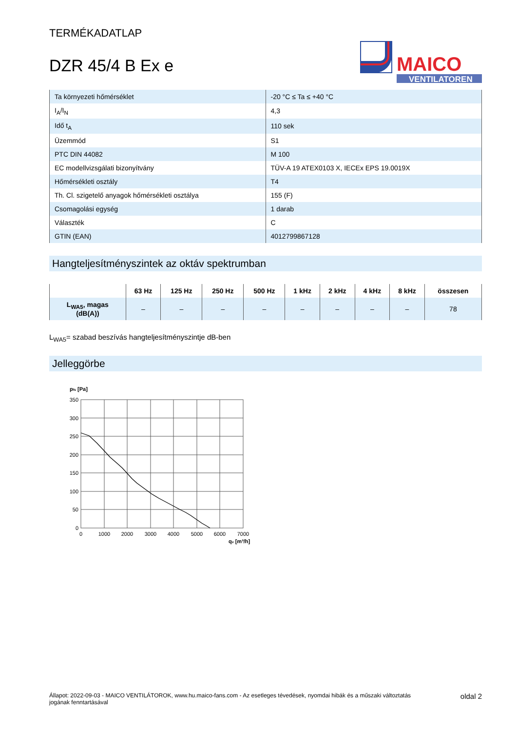TERMÉKADATLAP
DZR 45/4 B Ex e
MAICO
VENTILATOREN
| Ta környezeti hőmérséklet | -20 °C ≤ Ta ≤ +40 °C |
| I<sub>A</sub>/I<sub>N</sub> | 4,3 |
| Idő t<sub>A</sub> | 110 sek |
| Üzemmód | S1 |
| PTC DIN 44082 | M 100 |
| EC modellvizsgálati bizonyítvány | TÜV-A 19 ATEX0103 X, IECEx EPS 19.0019X |
| Hőmérsékleti osztály | T4 |
| Th. Cl. szigetelő anyagok hőmérsékleti osztálya | 155 (F) |
| Csomagolási egység | 1 darab |
| Választék | C |
| GTIN (EAN) | 4012799867128 |
Hangteljesítményszintek az oktáv spektrumban
| | 63 Hz | 125 Hz | 250 Hz | 500 Hz | 1 kHz | 2 kHz | 4 kHz | 8 kHz | összesen |
| --- | --- | --- | --- | --- | --- | --- | --- | --- | --- |
| L<sub>WA5</sub>, magas (dB(A)) | – | – | – | – | – | – | – | – | 78 |
L<sub>WA5</sub>= szabad beszívás hangteljesítményszintje dB-ben
Jelleggörbe
pfs [Pa]
350
300
250
200
150
100
50
0
0
1000
2000
3000
4000
5000
6000
7000
qv [m³/h]
Állapot: 2022-09-03 - MAICO VENTILÁTOROK, www.hu.maico-fans.com - Az esetleges tévedések, nyomdai hibák és a műszaki változtatás
jogának fenntartásával
oldal 2